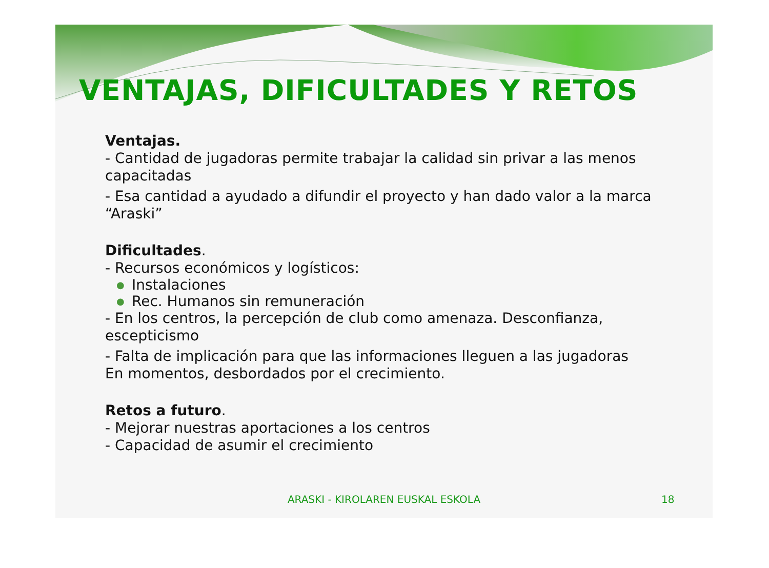VENTAJAS, DIFICULTADES Y RETOS
Ventajas.
- Cantidad de jugadoras permite trabajar la calidad sin privar a las menos
capacitadas
- Esa cantidad a ayudado a difundir el proyecto y han dado valor a la marca
“Araski”
Dificultades.
- Recursos económicos y logísticos:
● Instalaciones
● Rec. Humanos sin remuneración
- En los centros, la percepción de club como amenaza. Desconfianza,
escepticismo
- Falta de implicación para que las informaciones lleguen a las jugadoras
En momentos, desbordados por el crecimiento.
Retos a futuro.
- Mejorar nuestras aportaciones a los centros
- Capacidad de asumir el crecimiento
ARASKI - KIROLAREN EUSKAL ESKOLA
18